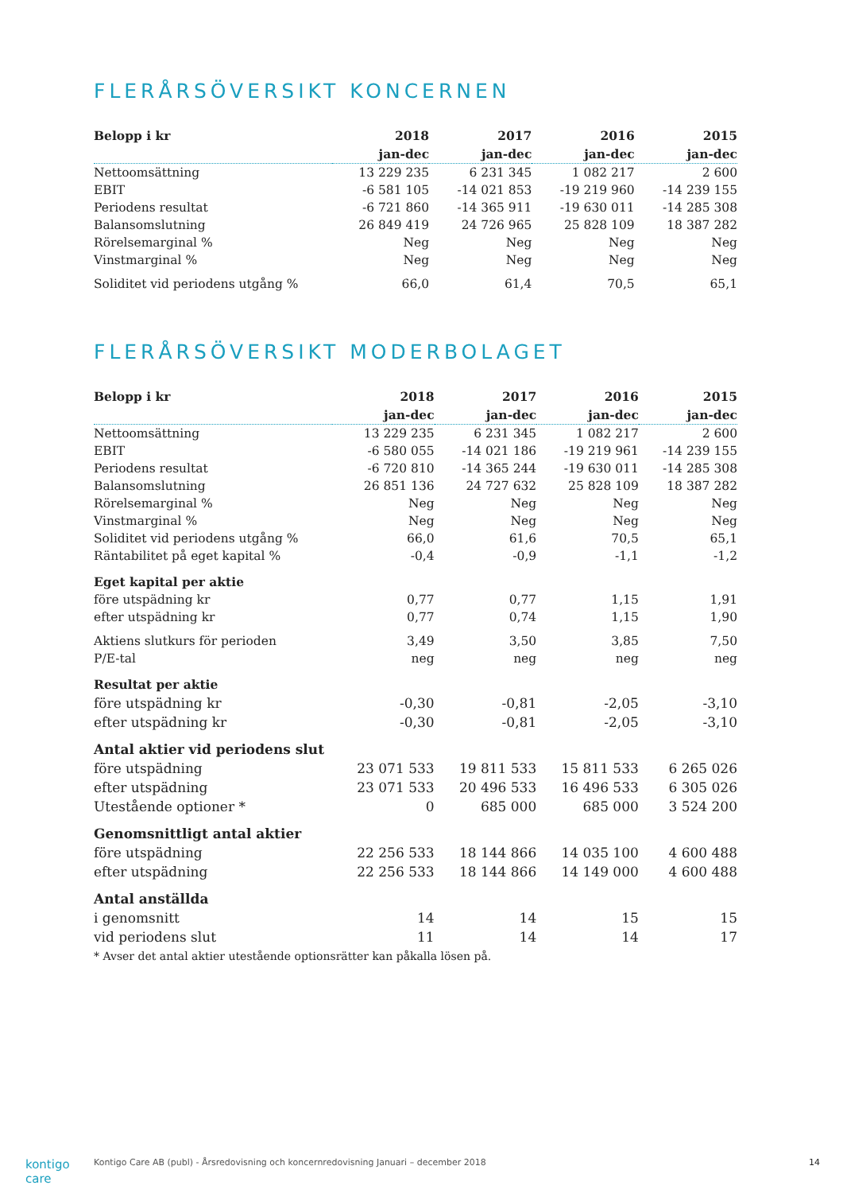FLERÅRSÖVERSIKT KONCERNEN
| Belopp i kr | 2018 | 2017 | 2016 | 2015 |
| --- | --- | --- | --- | --- |
| | jan-dec | jan-dec | jan-dec | jan-dec |
| Nettoomsättning | 13 229 235 | 6 231 345 | 1 082 217 | 2 600 |
| EBIT | -6 581 105 | -14 021 853 | -19 219 960 | -14 239 155 |
| Periodens resultat | -6 721 860 | -14 365 911 | -19 630 011 | -14 285 308 |
| Balansomslutning | 26 849 419 | 24 726 965 | 25 828 109 | 18 387 282 |
| Rörelsemarginal % | Neg | Neg | Neg | Neg |
| Vinstmarginal % | Neg | Neg | Neg | Neg |
| Soliditet vid periodens utgång % | 66,0 | 61,4 | 70,5 | 65,1 |
FLERÅRSÖVERSIKT MODERBOLAGET
| Belopp i kr | 2018 | 2017 | 2016 | 2015 |
| --- | --- | --- | --- | --- |
| | jan-dec | jan-dec | jan-dec | jan-dec |
| Nettoomsättning | 13 229 235 | 6 231 345 | 1 082 217 | 2 600 |
| EBIT | -6 580 055 | -14 021 186 | -19 219 961 | -14 239 155 |
| Periodens resultat | -6 720 810 | -14 365 244 | -19 630 011 | -14 285 308 |
| Balansomslutning | 26 851 136 | 24 727 632 | 25 828 109 | 18 387 282 |
| Rörelsemarginal % | Neg | Neg | Neg | Neg |
| Vinstmarginal % | Neg | Neg | Neg | Neg |
| Soliditet vid periodens utgång % | 66,0 | 61,6 | 70,5 | 65,1 |
| Räntabilitet på eget kapital % | -0,4 | -0,9 | -1,1 | -1,2 |
| Eget kapital per aktie | | | | |
| före utspädning kr | 0,77 | 0,77 | 1,15 | 1,91 |
| efter utspädning kr | 0,77 | 0,74 | 1,15 | 1,90 |
| Aktiens slutkurs för perioden | 3,49 | 3,50 | 3,85 | 7,50 |
| P/E-tal | neg | neg | neg | neg |
| Resultat per aktie | | | | |
| före utspädning kr | -0,30 | -0,81 | -2,05 | -3,10 |
| efter utspädning kr | -0,30 | -0,81 | -2,05 | -3,10 |
| Antal aktier vid periodens slut | | | | |
| före utspädning | 23 071 533 | 19 811 533 | 15 811 533 | 6 265 026 |
| efter utspädning | 23 071 533 | 20 496 533 | 16 496 533 | 6 305 026 |
| Utestående optioner * | 0 | 685 000 | 685 000 | 3 524 200 |
| Genomsnittligt antal aktier | | | | |
| före utspädning | 22 256 533 | 18 144 866 | 14 035 100 | 4 600 488 |
| efter utspädning | 22 256 533 | 18 144 866 | 14 149 000 | 4 600 488 |
| Antal anställda | | | | |
| i genomsnitt | 14 | 14 | 15 | 15 |
| vid periodens slut | 11 | 14 | 14 | 17 |
* Avser det antal aktier utestående optionsrätter kan påkalla lösen på.
kontigo care Kontigo Care AB (publ) - Årsredovisning och koncernredovisning Januari – december 2018 14